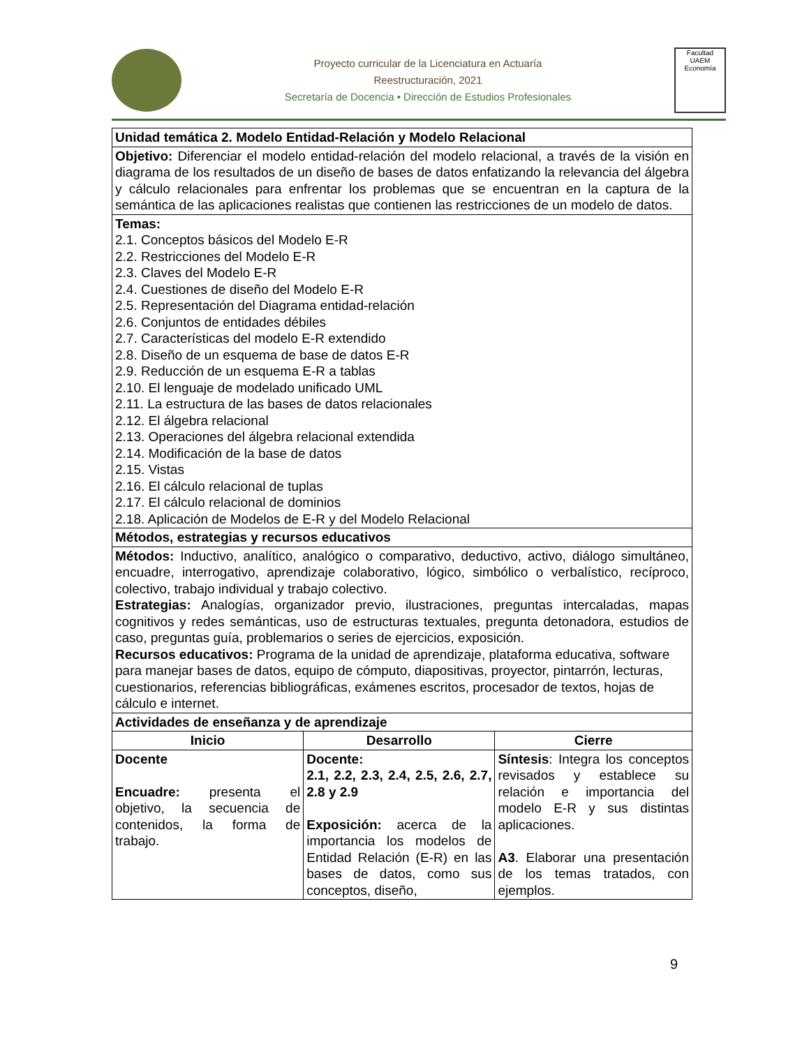Proyecto curricular de la Licenciatura en Actuaría
Reestructuración, 2021
Secretaría de Docencia • Dirección de Estudios Profesionales
Facultad
UAEM
Economía
| Unidad temática 2. Modelo Entidad-Relación y Modelo Relacional | | |
| Objetivo: Diferenciar el modelo entidad-relación del modelo relacional, a través de la visión en diagrama de los resultados de un diseño de bases de datos enfatizando la relevancia del álgebra y cálculo relacionales para enfrentar los problemas que se encuentran en la captura de la semántica de las aplicaciones realistas que contienen las restricciones de un modelo de datos. | | |
| Temas: 2.1. Conceptos básicos del Modelo E-R 2.2. Restricciones del Modelo E-R 2.3. Claves del Modelo E-R 2.4. Cuestiones de diseño del Modelo E-R 2.5. Representación del Diagrama entidad-relación 2.6. Conjuntos de entidades débiles 2.7. Características del modelo E-R extendido 2.8. Diseño de un esquema de base de datos E-R 2.9. Reducción de un esquema E-R a tablas 2.10. El lenguaje de modelado unificado UML 2.11. La estructura de las bases de datos relacionales 2.12. El álgebra relacional 2.13. Operaciones del álgebra relacional extendida 2.14. Modificación de la base de datos 2.15. Vistas 2.16. El cálculo relacional de tuplas 2.17. El cálculo relacional de dominios 2.18. Aplicación de Modelos de E-R y del Modelo Relacional | | |
| Métodos, estrategias y recursos educativos | | |
| Métodos: Inductivo, analítico, analógico o comparativo, deductivo, activo, diálogo simultáneo, encuadre, interrogativo, aprendizaje colaborativo, lógico, simbólico o verbalístico, recíproco, colectivo, trabajo individual y trabajo colectivo. Estrategias: Analogías, organizador previo, ilustraciones, preguntas intercaladas, mapas cognitivos y redes semánticas, uso de estructuras textuales, pregunta detonadora, estudios de caso, preguntas guía, problemarios o series de ejercicios, exposición. Recursos educativos: Programa de la unidad de aprendizaje, plataforma educativa, software para manejar bases de datos, equipo de cómputo, diapositivas, proyector, pintarrón, lecturas, cuestionarios, referencias bibliográficas, exámenes escritos, procesador de textos, hojas de cálculo e internet. | | |
| Actividades de enseñanza y de aprendizaje | | |
| Inicio | Desarrollo | Cierre |
| Docente Encuadre: presenta el objetivo, la secuencia de contenidos, la forma de trabajo. | Docente: 2.1, 2.2, 2.3, 2.4, 2.5, 2.6, 2.7, 2.8 y 2.9 Exposición: acerca de la importancia los modelos de Entidad Relación (E-R) en las bases de datos, como sus conceptos, diseño, | Síntesis : Integra los conceptos revisados y establece su relación e importancia del modelo E-R y sus distintas aplicaciones. A3 . Elaborar una presentación de los temas tratados, con ejemplos. |
9